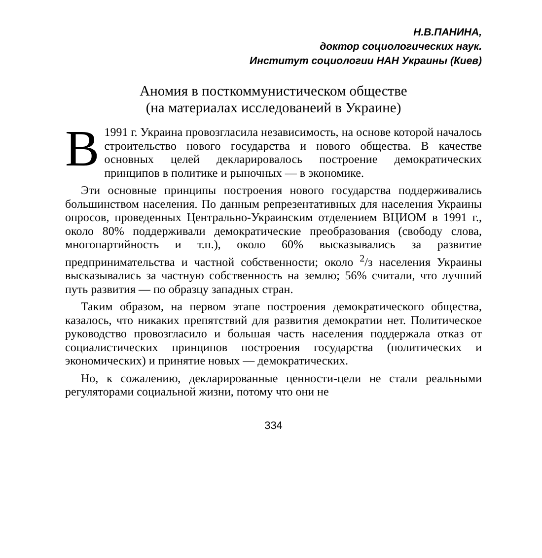Н.В.ПАНИНА,
доктор социологических наук.
Институт социологии НАН Украины (Киев)
Аномия в посткоммунистическом обществе
(на материалах исследованеий в Украине)
В 1991 г. Украина провозгласила независимость, на основе которой началось строительство нового государства и нового общества. В качестве основных целей декларировалось построение демократических принципов в политике и рыночных — в экономике.
Эти основные принципы построения нового государства поддерживались большинством населения. По данным репрезентативных для населения Украины опросов, проведенных Центрально-Украинским отделением ВЦИОМ в 1991 г., около 80% поддерживали демократические преобразования (свободу слова, многопартийность и т.п.), около 60% высказывались за развитие предпринимательства и частной собственности; около <sup>2</sup>/з населения Украины высказывались за частную собственность на землю; 56% считали, что лучший путь развития — по образцу западных стран.
Таким образом, на первом этапе построения демократического общества, казалось, что никаких препятствий для развития демократии нет. Политическое руководство провозгласило и большая часть населения поддержала отказ от социалистических принципов построения государства (политических и экономических) и принятие новых — демократических.
Но, к сожалению, декларированные ценности-цели не стали реальными регуляторами социальной жизни, потому что они не
334